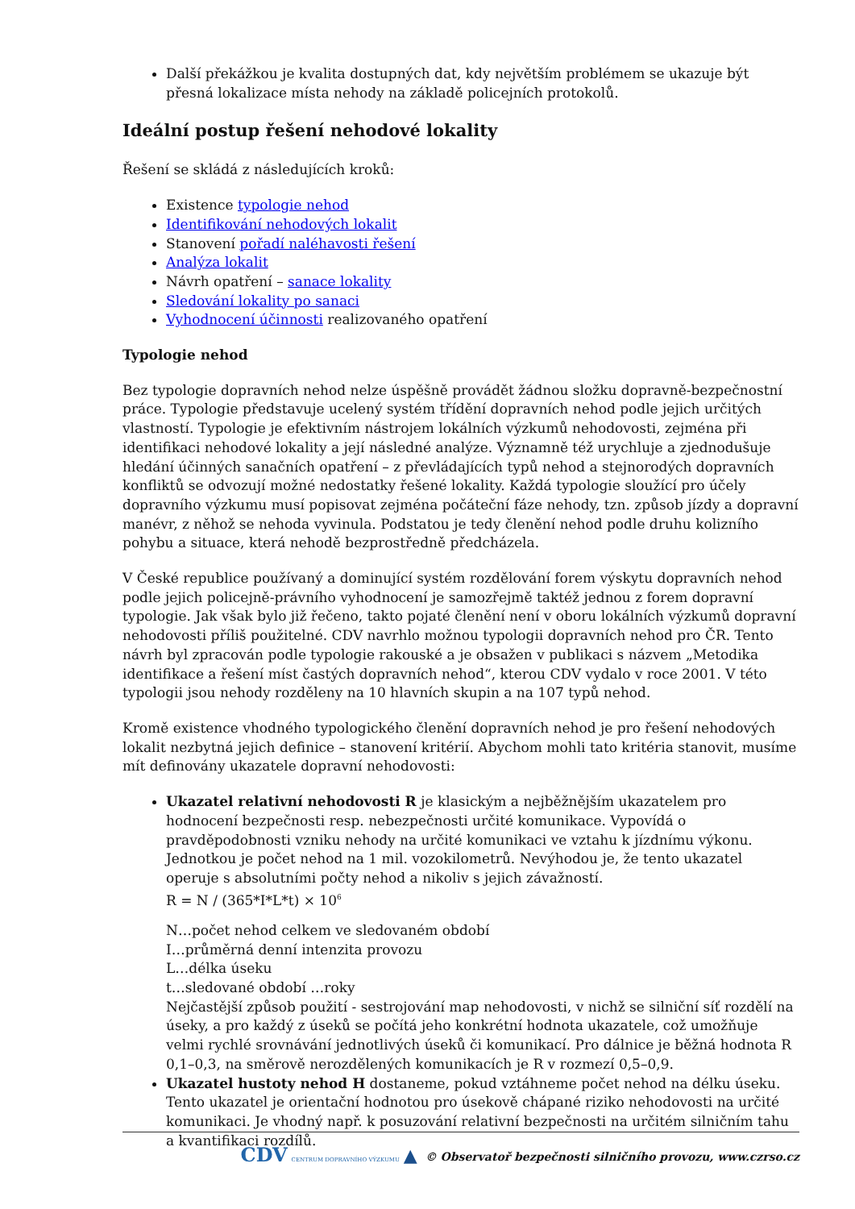Další překážkou je kvalita dostupných dat, kdy největším problémem se ukazuje být přesná lokalizace místa nehody na základě policejních protokolů.
Ideální postup řešení nehodové lokality
Řešení se skládá z následujících kroků:
Existence typologie nehod
Identifikování nehodových lokalit
Stanovení pořadí naléhavosti řešení
Analýza lokalit
Návrh opatření – sanace lokality
Sledování lokality po sanaci
Vyhodnocení účinnosti realizovaného opatření
Typologie nehod
Bez typologie dopravních nehod nelze úspěšně provádět žádnou složku dopravně-bezpečnostní práce. Typologie představuje ucelený systém třídění dopravních nehod podle jejich určitých vlastností. Typologie je efektivním nástrojem lokálních výzkumů nehodovosti, zejména při identifikaci nehodové lokality a její následné analýze. Významně též urychluje a zjednodušuje hledání účinných sanačních opatření – z převládajících typů nehod a stejnorodých dopravních konfliktů se odvozují možné nedostatky řešené lokality. Každá typologie sloužící pro účely dopravního výzkumu musí popisovat zejména počáteční fáze nehody, tzn. způsob jízdy a dopravní manévr, z něhož se nehoda vyvinula. Podstatou je tedy členění nehod podle druhu kolizního pohybu a situace, která nehodě bezprostředně předcházela.
V České republice používaný a dominující systém rozdělování forem výskytu dopravních nehod podle jejich policejně-právního vyhodnocení je samozřejmě taktéž jednou z forem dopravní typologie. Jak však bylo již řečeno, takto pojaté členění není v oboru lokálních výzkumů dopravní nehodovosti příliš použitelné. CDV navrhlo možnou typologii dopravních nehod pro ČR. Tento návrh byl zpracován podle typologie rakouské a je obsažen v publikaci s názvem „Metodika identifikace a řešení míst častých dopravních nehod“, kterou CDV vydalo v roce 2001. V této typologii jsou nehody rozděleny na 10 hlavních skupin a na 107 typů nehod.
Kromě existence vhodného typologického členění dopravních nehod je pro řešení nehodových lokalit nezbytná jejich definice – stanovení kritérií. Abychom mohli tato kritéria stanovit, musíme mít definovány ukazatele dopravní nehodovosti:
Ukazatel relativní nehodovosti R je klasickým a nejběžnějším ukazatelem pro hodnocení bezpečnosti resp. nebezpečnosti určité komunikace. Vypovídá o pravděpodobnosti vzniku nehody na určité komunikaci ve vztahu k jízdnímu výkonu. Jednotkou je počet nehod na 1 mil. vozokilometrů. Nevýhodou je, že tento ukazatel operuje s absolutními počty nehod a nikoliv s jejich závažností.
R = N / (365*I*L*t) × 10<sup>6</sup>
N…počet nehod celkem ve sledovaném období
I…průměrná denní intenzita provozu
L…délka úseku
t…sledované období …roky
Nejčastější způsob použití - sestrojování map nehodovosti, v nichž se silniční síť rozdělí na úseky, a pro každý z úseků se počítá jeho konkrétní hodnota ukazatele, což umožňuje velmi rychlé srovnávání jednotlivých úseků či komunikací. Pro dálnice je běžná hodnota R 0,1–0,3, na směrově nerozdělených komunikacích je R v rozmezí 0,5–0,9.
Ukazatel hustoty nehod H dostaneme, pokud vztáhneme počet nehod na délku úseku. Tento ukazatel je orientační hodnotou pro úsekově chápané riziko nehodovosti na určité komunikaci. Je vhodný např. k posuzování relativní bezpečnosti na určitém silničním tahu a kvantifikaci rozdílů.
CDV CENTRUM DOPRAVNÍHO VÝZKUMU ▲ © Observatoř bezpečnosti silničního provozu, www.czrso.cz